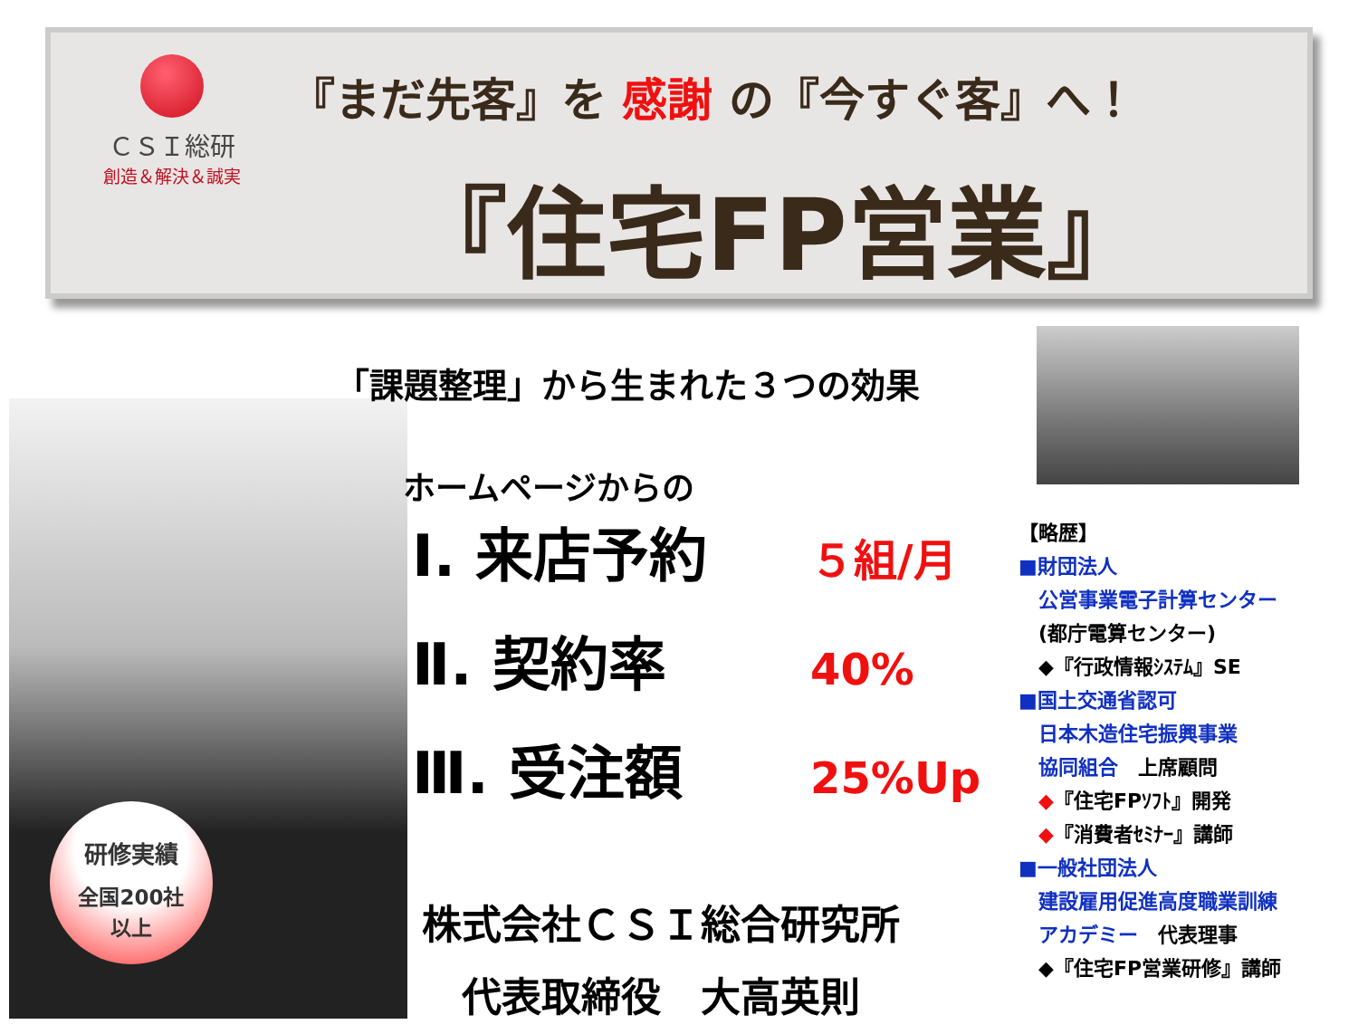ＣＳＩ総研
創造＆解決＆誠実
『まだ先客』を 感謝 の『今すぐ客』へ！
『住宅FP営業』
研修実績
全国200社
以上
「課題整理」から生まれた３つの効果
ホームページからの
Ⅰ. 来店予約 ５組/月
Ⅱ. 契約率 40%
Ⅲ. 受注額 25%Up
株式会社ＣＳＩ総合研究所
代表取締役　大高英則
【略歴】
■財団法人
　公営事業電子計算センター
　(都庁電算センター)
　◆『行政情報ｼｽﾃﾑ』SE
■国土交通省認可
　日本木造住宅振興事業
　協同組合　上席顧問
　◆『住宅FPｿﾌﾄ』開発
　◆『消費者ｾﾐﾅｰ』講師
■一般社団法人
　建設雇用促進高度職業訓練
　アカデミー　代表理事
　◆『住宅FP営業研修』講師